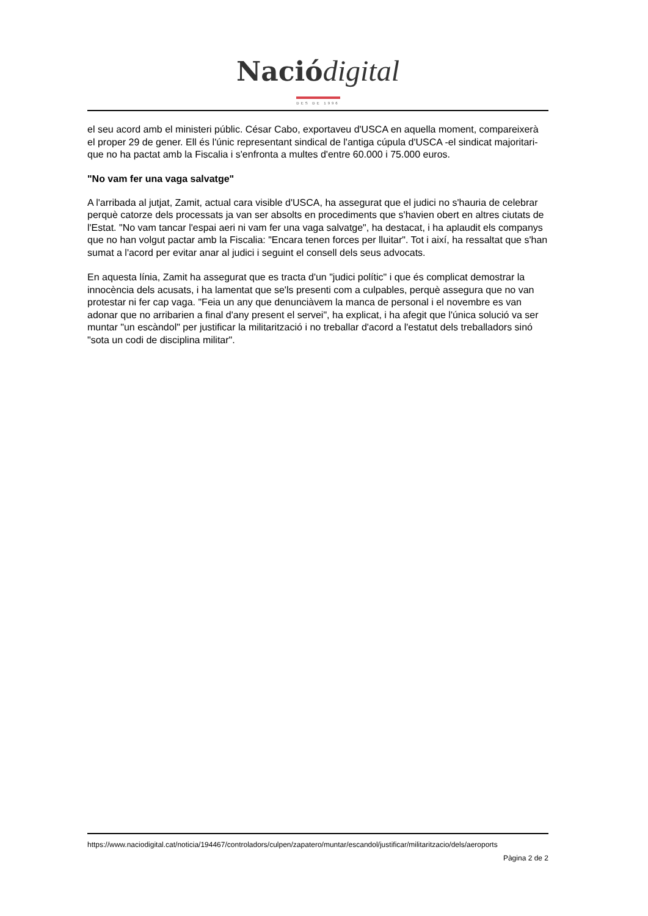Nació digital
DES DE 1996
el seu acord amb el ministeri públic. César Cabo, exportaveu d'USCA en aquella moment, compareixerà el proper 29 de gener. Ell és l'únic representant sindical de l'antiga cúpula d'USCA -el sindicat majoritari- que no ha pactat amb la Fiscalia i s'enfronta a multes d'entre 60.000 i 75.000 euros.
"No vam fer una vaga salvatge"
A l'arribada al jutjat, Zamit, actual cara visible d'USCA, ha assegurat que el judici no s'hauria de celebrar perquè catorze dels processats ja van ser absolts en procediments que s'havien obert en altres ciutats de l'Estat. "No vam tancar l'espai aeri ni vam fer una vaga salvatge", ha destacat, i ha aplaudit els companys que no han volgut pactar amb la Fiscalia: "Encara tenen forces per lluitar". Tot i així, ha ressaltat que s'han sumat a l'acord per evitar anar al judici i seguint el consell dels seus advocats.
En aquesta línia, Zamit ha assegurat que es tracta d'un "judici polític" i que és complicat demostrar la innocència dels acusats, i ha lamentat que se'ls presenti com a culpables, perquè assegura que no van protestar ni fer cap vaga. "Feia un any que denunciàvem la manca de personal i el novembre es van adonar que no arribarien a final d'any present el servei", ha explicat, i ha afegit que l'única solució va ser muntar "un escàndol" per justificar la militarització i no treballar d'acord a l'estatut dels treballadors sinó "sota un codi de disciplina militar".
https://www.naciodigital.cat/noticia/194467/controladors/culpen/zapatero/muntar/escandol/justificar/militaritzacio/dels/aeroports
Pàgina 2 de 2